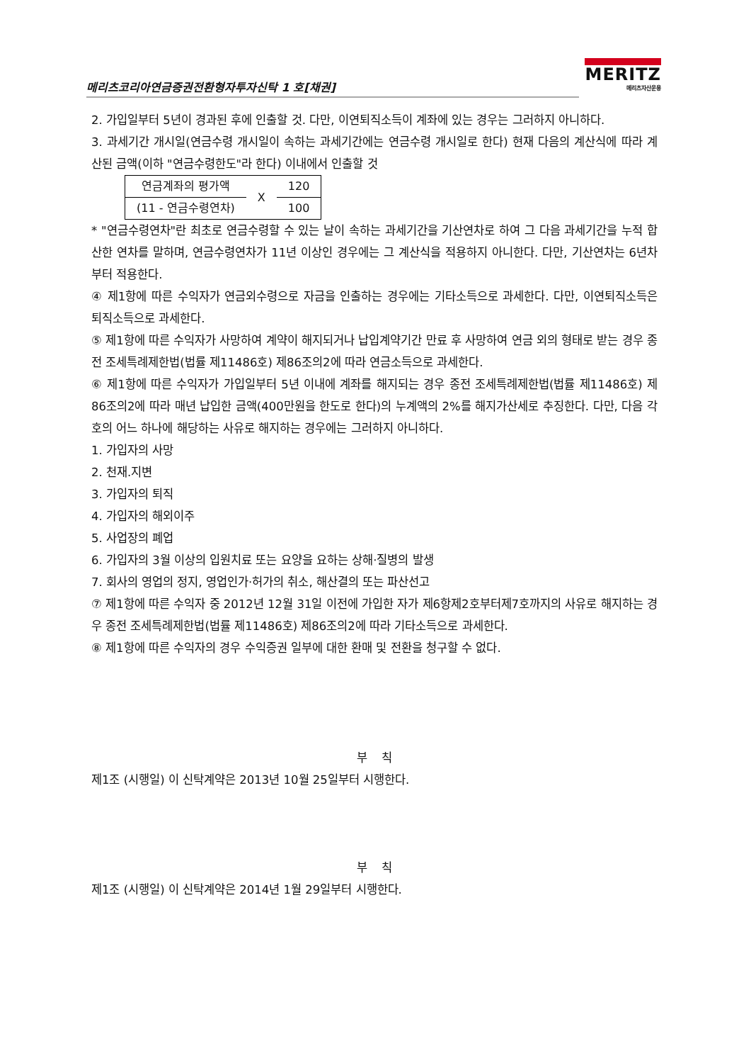메리츠코리아연금증권전환형자투자신탁 1 호[채권]
MERITZ
메리츠자산운용
2. 가입일부터 5년이 경과된 후에 인출할 것. 다만, 이연퇴직소득이 계좌에 있는 경우는 그러하지 아니하다.
3. 과세기간 개시일(연금수령 개시일이 속하는 과세기간에는 연금수령 개시일로 한다) 현재 다음의 계산식에 따라 계산된 금액(이하 "연금수령한도"라 한다) 이내에서 인출할 것
| 연금계좌의 평가액 | X | 120 |
| (11 - 연금수령연차) | | 100 |
* "연금수령연차"란 최초로 연금수령할 수 있는 날이 속하는 과세기간을 기산연차로 하여 그 다음 과세기간을 누적 합산한 연차를 말하며, 연금수령연차가 11년 이상인 경우에는 그 계산식을 적용하지 아니한다. 다만, 기산연차는 6년차부터 적용한다.
④ 제1항에 따른 수익자가 연금외수령으로 자금을 인출하는 경우에는 기타소득으로 과세한다. 다만, 이연퇴직소득은 퇴직소득으로 과세한다.
⑤ 제1항에 따른 수익자가 사망하여 계약이 해지되거나 납입계약기간 만료 후 사망하여 연금 외의 형태로 받는 경우 종전 조세특례제한법(법률 제11486호) 제86조의2에 따라 연금소득으로 과세한다.
⑥ 제1항에 따른 수익자가 가입일부터 5년 이내에 계좌를 해지되는 경우 종전 조세특례제한법(법률 제11486호) 제86조의2에 따라 매년 납입한 금액(400만원을 한도로 한다)의 누계액의 2%를 해지가산세로 추징한다. 다만, 다음 각 호의 어느 하나에 해당하는 사유로 해지하는 경우에는 그러하지 아니하다.
1. 가입자의 사망
2. 천재.지변
3. 가입자의 퇴직
4. 가입자의 해외이주
5. 사업장의 폐업
6. 가입자의 3월 이상의 입원치료 또는 요양을 요하는 상해·질병의 발생
7. 회사의 영업의 정지, 영업인가·허가의 취소, 해산결의 또는 파산선고
⑦ 제1항에 따른 수익자 중 2012년 12월 31일 이전에 가입한 자가 제6항제2호부터제7호까지의 사유로 해지하는 경우 종전 조세특례제한법(법률 제11486호) 제86조의2에 따라 기타소득으로 과세한다.
⑧ 제1항에 따른 수익자의 경우 수익증권 일부에 대한 환매 및 전환을 청구할 수 없다.
부 칙
제1조 (시행일) 이 신탁계약은 2013년 10월 25일부터 시행한다.
부 칙
제1조 (시행일) 이 신탁계약은 2014년 1월 29일부터 시행한다.